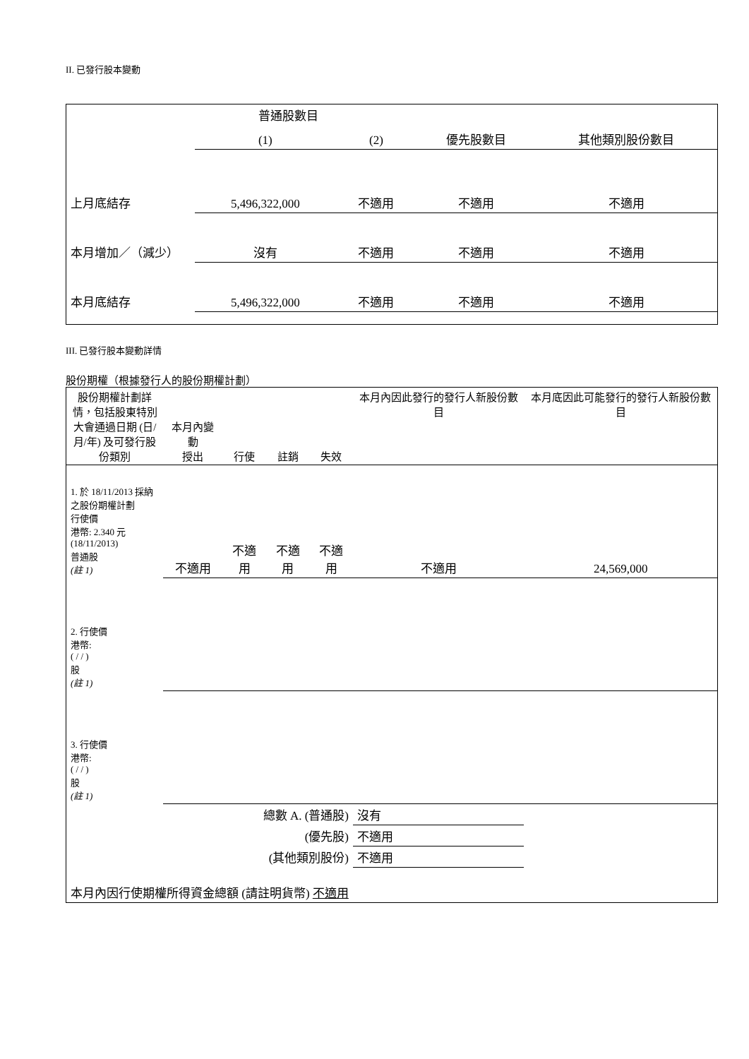II. 已發行股本變動
| | 普通股數目 | | | |
| | (1) | (2) | 優先股數目 | 其他類別股份數目 |
| 上月底結存 | 5,496,322,000 | 不適用 | 不適用 | 不適用 |
| 本月增加／（減少） | 沒有 | 不適用 | 不適用 | 不適用 |
| 本月底結存 | 5,496,322,000 | 不適用 | 不適用 | 不適用 |
III. 已發行股本變動詳情
股份期權（根據發行人的股份期權計劃）
| 股份期權計劃詳情，包括股東特別大會通過日期 (日/月/年) 及可發行股份類別 | 本月內變動 授出 | 行使 | 註銷 | 失效 | 本月內因此發行的發行人新股份數目 | 本月底因此可能發行的發行人新股份數目 |
| 1. 於 18/11/2013 採納之股份期權計劃 行使價 港幣: 2.340 元 (18/11/2013) 普通股 (註 1) | 不適用 | 不適用 | 不適用 | 不適用 | 不適用 | 24,569,000 |
| 2. 行使價 港幣: ( / / ) 股 (註 1) | | | | | | |
| 3. 行使價 港幣: ( / / ) 股 (註 1) | | | | | | |
| 總數 A. (普通股) | | | | | 沒有 | |
| (優先股) | | | | | 不適用 | |
| (其他類別股份) | | | | | 不適用 | |
| 本月內因行使期權所得資金總額 (請註明貨幣) 不適用 | | | | | | |